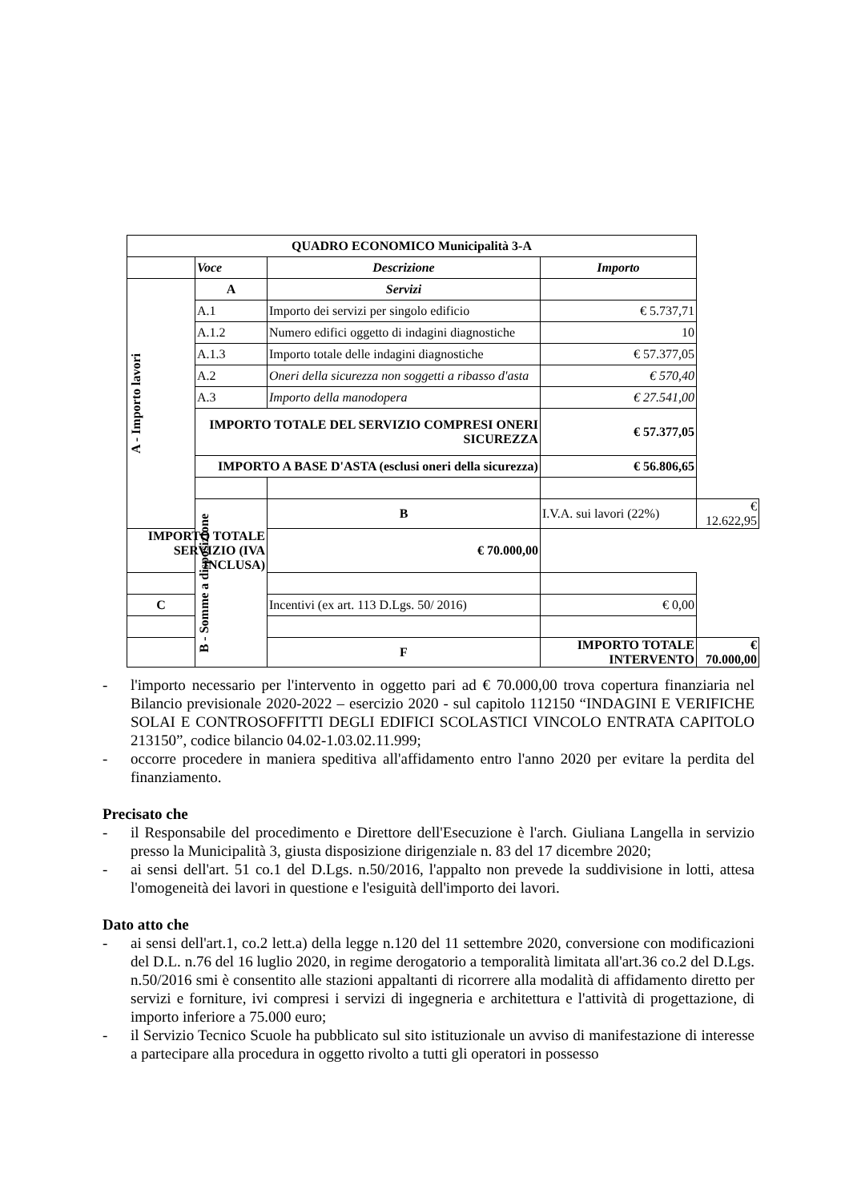| QUADRO ECONOMICO Municipalità 3-A | | | | |
| | Voce | Descrizione | Importo | |
| A - Importo lavori | A | Servizi | | |
| | A.1 | Importo dei servizi per singolo edificio | € 5.737,71 | |
| | A.1.2 | Numero edifici oggetto di indagini diagnostiche | 10 | |
| | A.1.3 | Importo totale delle indagini diagnostiche | € 57.377,05 | |
| | A.2 | Oneri della sicurezza non soggetti a ribasso d'asta | € 570,40 | |
| | A.3 | Importo della manodopera | € 27.541,00 | |
| | IMPORTO TOTALE DEL SERVIZIO COMPRESI ONERI SICUREZZA | | € 57.377,05 | |
| | IMPORTO A BASE D'ASTA (esclusi oneri della sicurezza) | | € 56.806,65 | |
| | B - Somme a disposizione | B | I.V.A. sui lavori (22%) | € 12.622,95 |
| IMPORTO TOTALE SERVIZIO (IVA INCLUSA) | | € 70.000,00 | | |
| C | | Incentivi (ex art. 113 D.Lgs. 50/ 2016) | € 0,00 | |
| | | F | IMPORTO TOTALE INTERVENTO | € 70.000,00 |
- l'importo necessario per l'intervento in oggetto pari ad € 70.000,00 trova copertura finanziaria nel Bilancio previsionale 2020-2022 – esercizio 2020 - sul capitolo 112150 “INDAGINI E VERIFICHE SOLAI E CONTROSOFFITTI DEGLI EDIFICI SCOLASTICI VINCOLO ENTRATA CAPITOLO 213150”, codice bilancio 04.02-1.03.02.11.999;
- occorre procedere in maniera speditiva all'affidamento entro l'anno 2020 per evitare la perdita del finanziamento.
Precisato che
- il Responsabile del procedimento e Direttore dell'Esecuzione è l'arch. Giuliana Langella in servizio presso la Municipalità 3, giusta disposizione dirigenziale n. 83 del 17 dicembre 2020;
- ai sensi dell'art. 51 co.1 del D.Lgs. n.50/2016, l'appalto non prevede la suddivisione in lotti, attesa l'omogeneità dei lavori in questione e l'esiguità dell'importo dei lavori.
Dato atto che
- ai sensi dell'art.1, co.2 lett.a) della legge n.120 del 11 settembre 2020, conversione con modificazioni del D.L. n.76 del 16 luglio 2020, in regime derogatorio a temporalità limitata all'art.36 co.2 del D.Lgs. n.50/2016 smi è consentito alle stazioni appaltanti di ricorrere alla modalità di affidamento diretto per servizi e forniture, ivi compresi i servizi di ingegneria e architettura e l'attività di progettazione, di importo inferiore a 75.000 euro;
- il Servizio Tecnico Scuole ha pubblicato sul sito istituzionale un avviso di manifestazione di interesse a partecipare alla procedura in oggetto rivolto a tutti gli operatori in possesso